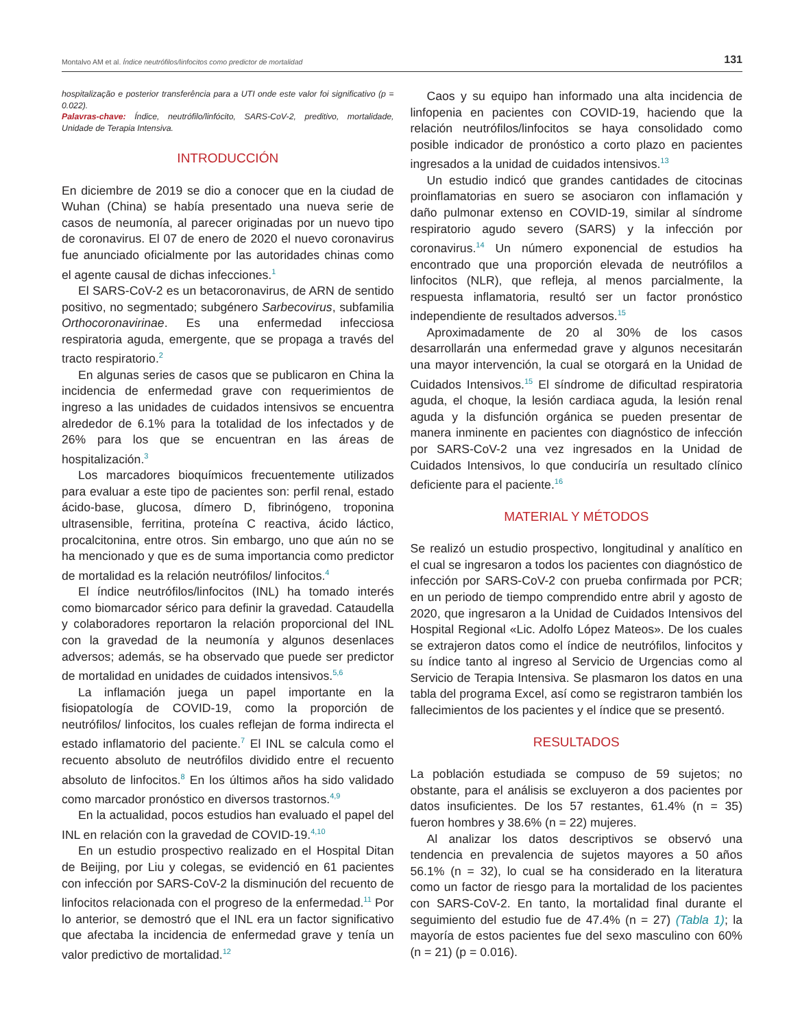Montalvo AM et al. Índice neutrófilos/linfocitos como predictor de mortalidad 131
hospitalização e posterior transferência para a UTI onde este valor foi significativo (p = 0.022).
Palavras-chave: Índice, neutrófilo/linfócito, SARS-CoV-2, preditivo, mortalidade, Unidade de Terapia Intensiva.
INTRODUCCIÓN
En diciembre de 2019 se dio a conocer que en la ciudad de Wuhan (China) se había presentado una nueva serie de casos de neumonía, al parecer originadas por un nuevo tipo de coronavirus. El 07 de enero de 2020 el nuevo coronavirus fue anunciado oficialmente por las autoridades chinas como el agente causal de dichas infecciones.<sup>1</sup>
El SARS-CoV-2 es un betacoronavirus, de ARN de sentido positivo, no segmentado; subgénero Sarbecovirus, subfamilia Orthocoronavirinae. Es una enfermedad infecciosa respiratoria aguda, emergente, que se propaga a través del tracto respiratorio.<sup>2</sup>
En algunas series de casos que se publicaron en China la incidencia de enfermedad grave con requerimientos de ingreso a las unidades de cuidados intensivos se encuentra alrededor de 6.1% para la totalidad de los infectados y de 26% para los que se encuentran en las áreas de hospitalización.<sup>3</sup>
Los marcadores bioquímicos frecuentemente utilizados para evaluar a este tipo de pacientes son: perfil renal, estado ácido-base, glucosa, dímero D, fibrinógeno, troponina ultrasensible, ferritina, proteína C reactiva, ácido láctico, procalcitonina, entre otros. Sin embargo, uno que aún no se ha mencionado y que es de suma importancia como predictor de mortalidad es la relación neutrófilos/ linfocitos.<sup>4</sup>
El índice neutrófilos/linfocitos (INL) ha tomado interés como biomarcador sérico para definir la gravedad. Cataudella y colaboradores reportaron la relación proporcional del INL con la gravedad de la neumonía y algunos desenlaces adversos; además, se ha observado que puede ser predictor de mortalidad en unidades de cuidados intensivos.<sup>5,6</sup>
La inflamación juega un papel importante en la fisiopatología de COVID-19, como la proporción de neutrófilos/ linfocitos, los cuales reflejan de forma indirecta el estado inflamatorio del paciente.<sup>7</sup> El INL se calcula como el recuento absoluto de neutrófilos dividido entre el recuento absoluto de linfocitos.<sup>8</sup> En los últimos años ha sido validado como marcador pronóstico en diversos trastornos.<sup>4,9</sup>
En la actualidad, pocos estudios han evaluado el papel del INL en relación con la gravedad de COVID-19.<sup>4,10</sup>
En un estudio prospectivo realizado en el Hospital Ditan de Beijing, por Liu y colegas, se evidenció en 61 pacientes con infección por SARS-CoV-2 la disminución del recuento de linfocitos relacionada con el progreso de la enfermedad.<sup>11</sup> Por lo anterior, se demostró que el INL era un factor significativo que afectaba la incidencia de enfermedad grave y tenía un valor predictivo de mortalidad.<sup>12</sup>
Caos y su equipo han informado una alta incidencia de linfopenia en pacientes con COVID-19, haciendo que la relación neutrófilos/linfocitos se haya consolidado como posible indicador de pronóstico a corto plazo en pacientes ingresados a la unidad de cuidados intensivos.<sup>13</sup>
Un estudio indicó que grandes cantidades de citocinas proinflamatorias en suero se asociaron con inflamación y daño pulmonar extenso en COVID-19, similar al síndrome respiratorio agudo severo (SARS) y la infección por coronavirus.<sup>14</sup> Un número exponencial de estudios ha encontrado que una proporción elevada de neutrófilos a linfocitos (NLR), que refleja, al menos parcialmente, la respuesta inflamatoria, resultó ser un factor pronóstico independiente de resultados adversos.<sup>15</sup>
Aproximadamente de 20 al 30% de los casos desarrollarán una enfermedad grave y algunos necesitarán una mayor intervención, la cual se otorgará en la Unidad de Cuidados Intensivos.<sup>15</sup> El síndrome de dificultad respiratoria aguda, el choque, la lesión cardiaca aguda, la lesión renal aguda y la disfunción orgánica se pueden presentar de manera inminente en pacientes con diagnóstico de infección por SARS-CoV-2 una vez ingresados en la Unidad de Cuidados Intensivos, lo que conduciría un resultado clínico deficiente para el paciente.<sup>16</sup>
MATERIAL Y MÉTODOS
Se realizó un estudio prospectivo, longitudinal y analítico en el cual se ingresaron a todos los pacientes con diagnóstico de infección por SARS-CoV-2 con prueba confirmada por PCR; en un periodo de tiempo comprendido entre abril y agosto de 2020, que ingresaron a la Unidad de Cuidados Intensivos del Hospital Regional «Lic. Adolfo López Mateos». De los cuales se extrajeron datos como el índice de neutrófilos, linfocitos y su índice tanto al ingreso al Servicio de Urgencias como al Servicio de Terapia Intensiva. Se plasmaron los datos en una tabla del programa Excel, así como se registraron también los fallecimientos de los pacientes y el índice que se presentó.
RESULTADOS
La población estudiada se compuso de 59 sujetos; no obstante, para el análisis se excluyeron a dos pacientes por datos insuficientes. De los 57 restantes, 61.4% (n = 35) fueron hombres y 38.6% (n = 22) mujeres.
Al analizar los datos descriptivos se observó una tendencia en prevalencia de sujetos mayores a 50 años 56.1% (n = 32), lo cual se ha considerado en la literatura como un factor de riesgo para la mortalidad de los pacientes con SARS-CoV-2. En tanto, la mortalidad final durante el seguimiento del estudio fue de 47.4% (n = 27) (Tabla 1); la mayoría de estos pacientes fue del sexo masculino con 60% (n = 21) (p = 0.016).